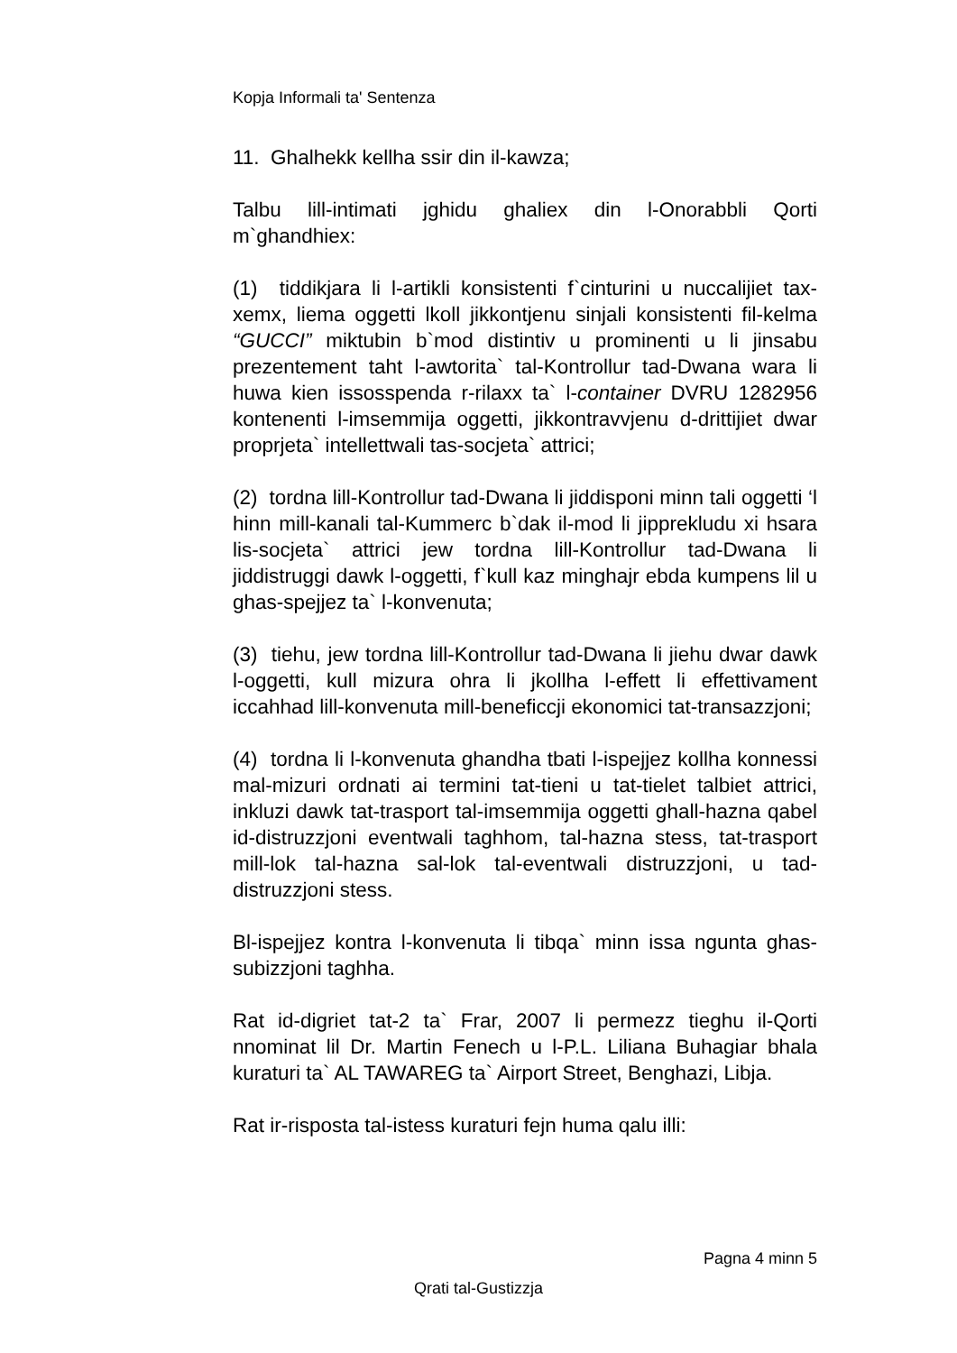Kopja Informali ta' Sentenza
11. Ghalhekk kellha ssir din il-kawza;
Talbu lill-intimati jghidu ghaliex din l-Onorabbli Qorti m`ghandhiex:
(1) tiddikjara li l-artikli konsistenti f`cinturini u nuccalijiet tax-xemx, liema oggetti lkoll jikkontjenu sinjali konsistenti fil-kelma “GUCCI” miktubin b`mod distintiv u prominenti u li jinsabu prezentement taht l-awtorita` tal-Kontrollur tad-Dwana wara li huwa kien issosspenda r-rilaxx ta` l-container DVRU 1282956 kontenenti l-imsemmija oggetti, jikkontravvjenu d-drittijiet dwar proprjeta` intellettwali tas-socjeta` attrici;
(2) tordna lill-Kontrollur tad-Dwana li jiddisponi minn tali oggetti ‘l hinn mill-kanali tal-Kummerc b`dak il-mod li jipprekludu xi hsara lis-socjeta` attrici jew tordna lill-Kontrollur tad-Dwana li jiddistruggi dawk l-oggetti, f`kull kaz minghajr ebda kumpens lil u ghas-spejjez ta` l-konvenuta;
(3) tiehu, jew tordna lill-Kontrollur tad-Dwana li jiehu dwar dawk l-oggetti, kull mizura ohra li jkollha l-effett li effettivament iccahhad lill-konvenuta mill-beneficcji ekonomici tat-transazzjoni;
(4) tordna li l-konvenuta ghandha tbati l-ispejjez kollha konnessi mal-mizuri ordnati ai termini tat-tieni u tat-tielet talbiet attrici, inkluzi dawk tat-trasport tal-imsemmija oggetti ghall-hazna qabel id-distruzzjoni eventwali taghhom, tal-hazna stess, tat-trasport mill-lok tal-hazna sal-lok tal-eventwali distruzzjoni, u tad-distruzzjoni stess.
Bl-ispejjez kontra l-konvenuta li tibqa` minn issa ngunta ghas-subizzjoni taghha.
Rat id-digriet tat-2 ta` Frar, 2007 li permezz tieghu il-Qorti nnominat lil Dr. Martin Fenech u l-P.L. Liliana Buhagiar bhala kuraturi ta` AL TAWAREG ta` Airport Street, Benghazi, Libja.
Rat ir-risposta tal-istess kuraturi fejn huma qalu illi:
Pagna 4 minn 5
Qrati tal-Gustizzja